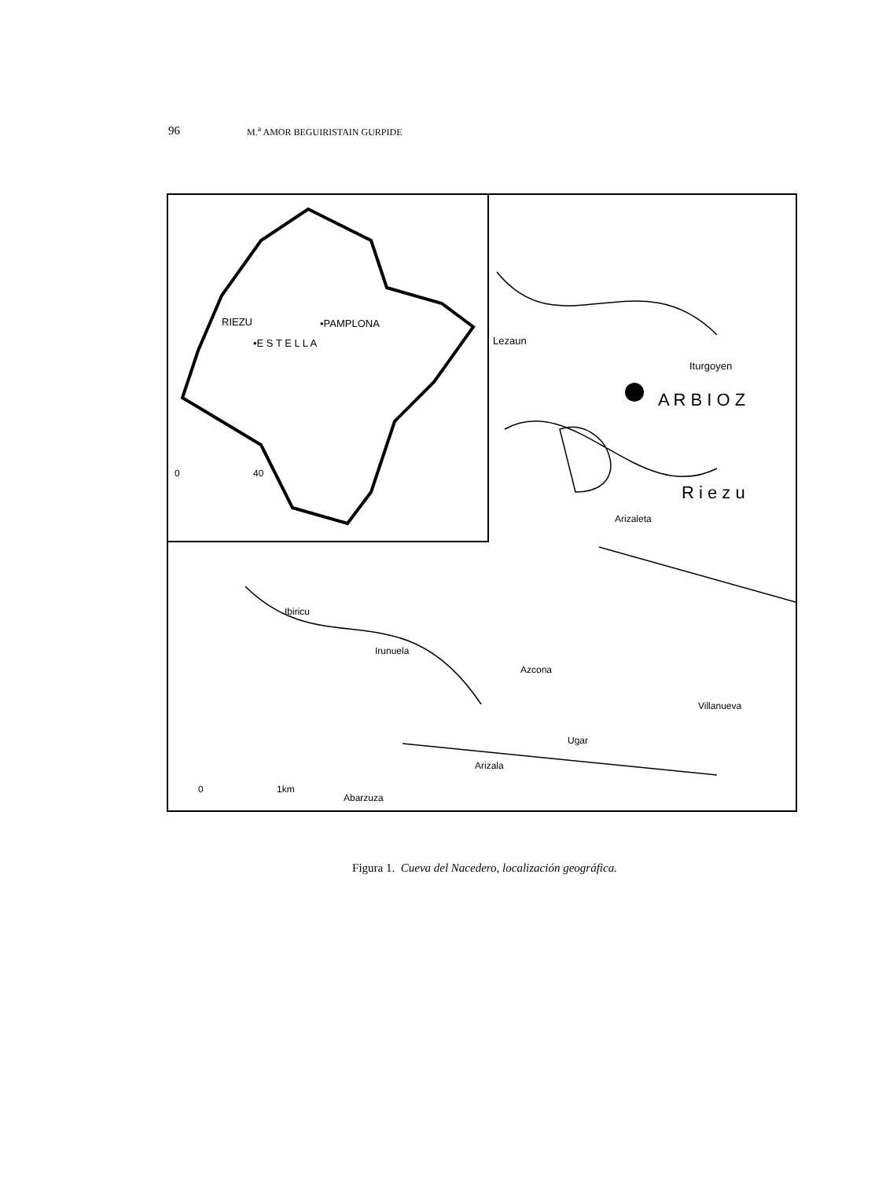96 M.<sup>a</sup> AMOR BEGUIRISTAIN GURPIDE
RIEZU
•PAMPLONA
•E S T E L L A
0
40
Lezaun
Iturgoyen
A R B I O Z
R i e z u
Arizaleta
Ibiricu
Irunuela
Azcona
Villanueva
Ugar
Arizala
Abarzuza
0
1km
Figura 1. Cueva del Nacedero, localización geográfica.